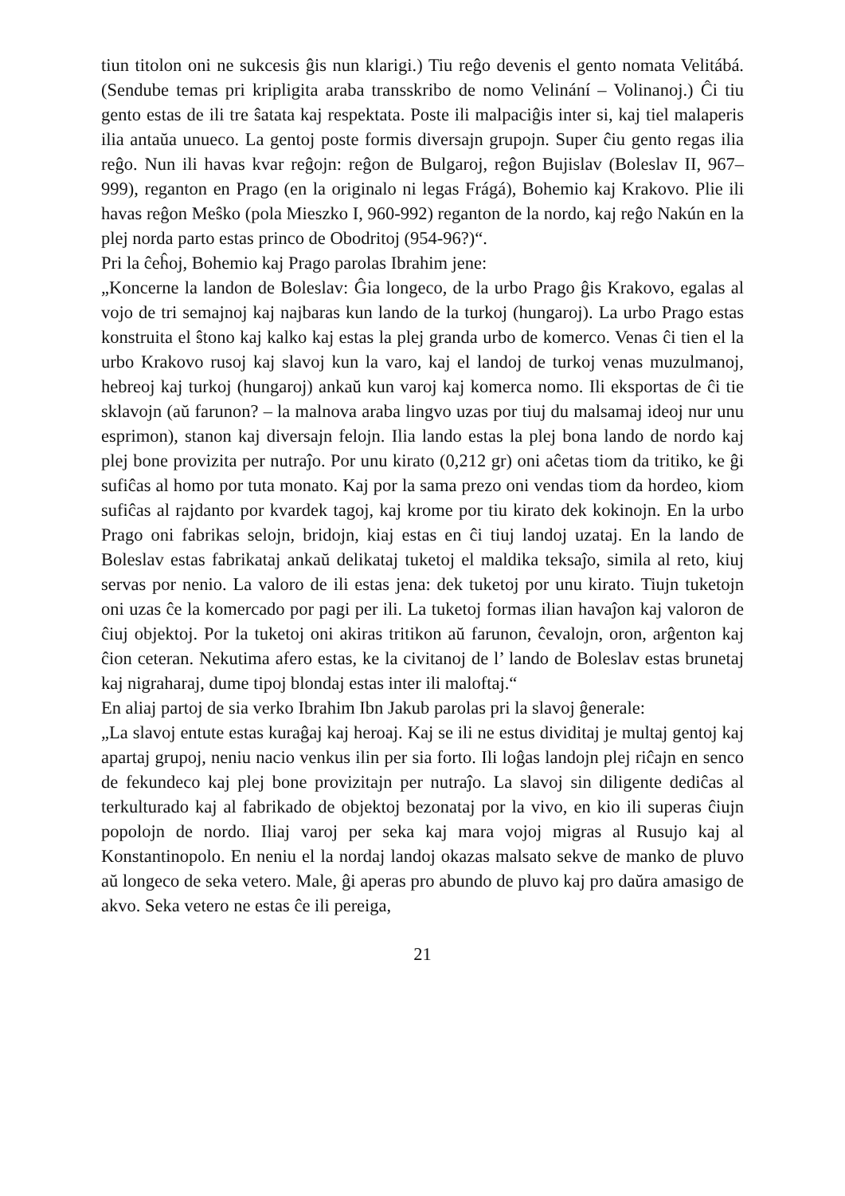tiun titolon oni ne sukcesis ĝis nun klarigi.) Tiu reĝo devenis el gento nomata Velitábá. (Sendube temas pri kripligita araba transskribo de nomo Velinání – Volinanoj.) Ĉi tiu gento estas de ili tre ŝatata kaj respektata. Poste ili malpaciĝis inter si, kaj tiel malaperis ilia antaŭa unueco. La gentoj poste formis diversajn grupojn. Super ĉiu gento regas ilia reĝo. Nun ili havas kvar reĝojn: reĝon de Bulgaroj, reĝon Bujislav (Boleslav II, 967–999), reganton en Prago (en la originalo ni legas Frágá), Bohemio kaj Krakovo. Plie ili havas reĝon Meŝko (pola Mieszko I, 960-992) reganton de la nordo, kaj reĝo Nakún en la plej norda parto estas princo de Obodritoj (954-96?)“.
Pri la ĉeĥoj, Bohemio kaj Prago parolas Ibrahim jene:
„Koncerne la landon de Boleslav: Ĝia longeco, de la urbo Prago ĝis Krakovo, egalas al vojo de tri semajnoj kaj najbaras kun lando de la turkoj (hungaroj). La urbo Prago estas konstruita el ŝtono kaj kalko kaj estas la plej granda urbo de komerco. Venas ĉi tien el la urbo Krakovo rusoj kaj slavoj kun la varo, kaj el landoj de turkoj venas muzulmanoj, hebreoj kaj turkoj (hungaroj) ankaŭ kun varoj kaj komerca nomo. Ili eksportas de ĉi tie sklavojn (aŭ farunon? – la malnova araba lingvo uzas por tiuj du malsamaj ideoj nur unu esprimon), stanon kaj diversajn felojn. Ilia lando estas la plej bona lando de nordo kaj plej bone provizita per nutraĵo. Por unu kirato (0,212 gr) oni aĉetas tiom da tritiko, ke ĝi sufiĉas al homo por tuta monato. Kaj por la sama prezo oni vendas tiom da hordeo, kiom sufiĉas al rajdanto por kvardek tagoj, kaj krome por tiu kirato dek kokinojn. En la urbo Prago oni fabrikas selojn, bridojn, kiaj estas en ĉi tiuj landoj uzataj. En la lando de Boleslav estas fabrikataj ankaŭ delikataj tuketoj el maldika teksaĵo, simila al reto, kiuj servas por nenio. La valoro de ili estas jena: dek tuketoj por unu kirato. Tiujn tuketojn oni uzas ĉe la komercado por pagi per ili. La tuketoj formas ilian havaĵon kaj valoron de ĉiuj objektoj. Por la tuketoj oni akiras tritikon aŭ farunon, ĉevalojn, oron, arĝenton kaj ĉion ceteran. Nekutima afero estas, ke la civitanoj de l’ lando de Boleslav estas brunetaj kaj nigraharaj, dume tipoj blondaj estas inter ili maloftaj.“
En aliaj partoj de sia verko Ibrahim Ibn Jakub parolas pri la slavoj ĝenerale:
„La slavoj entute estas kuraĝaj kaj heroaj. Kaj se ili ne estus dividitaj je multaj gentoj kaj apartaj grupoj, neniu nacio venkus ilin per sia forto. Ili loĝas landojn plej riĉajn en senco de fekundeco kaj plej bone provizitajn per nutraĵo. La slavoj sin diligente dediĉas al terkulturado kaj al fabrikado de objektoj bezonataj por la vivo, en kio ili superas ĉiujn popolojn de nordo. Iliaj varoj per seka kaj mara vojoj migras al Rusujo kaj al Konstantinopolo. En neniu el la nordaj landoj okazas malsato sekve de manko de pluvo aŭ longeco de seka vetero. Male, ĝi aperas pro abundo de pluvo kaj pro daŭra amasigo de akvo. Seka vetero ne estas ĉe ili pereiga,
21